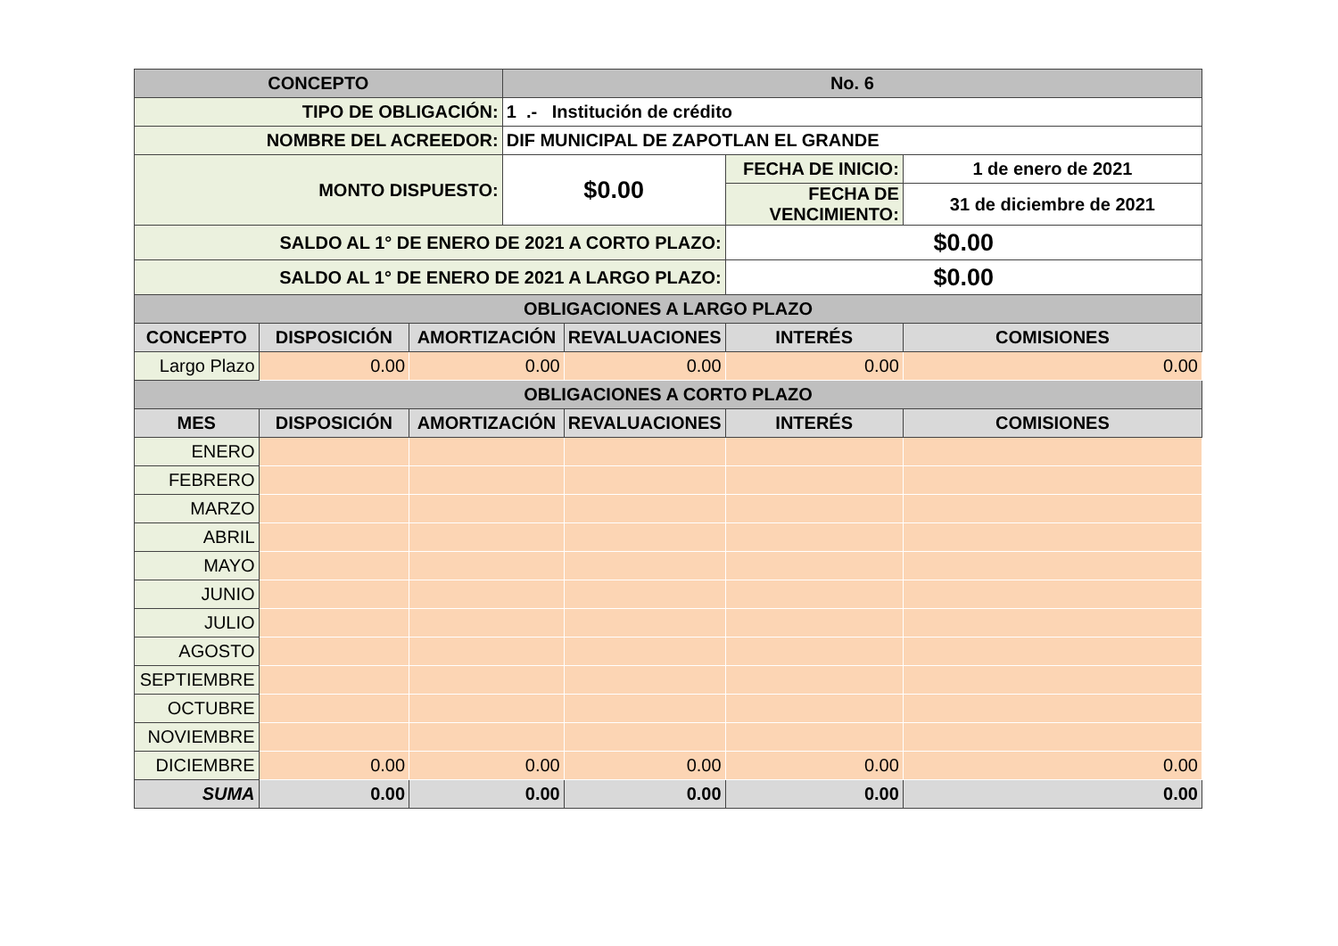| CONCEPTO | | | No. 6 | | | |
| --- | --- | --- | --- | --- | --- | --- |
| TIPO DE OBLIGACIÓN: | | | 1 .- Institución de crédito | | | |
| NOMBRE DEL ACREEDOR: | | | DIF MUNICIPAL DE ZAPOTLAN EL GRANDE | | | |
| MONTO DISPUESTO: | | | $0.00 | | FECHA DE INICIO: | 1 de enero de 2021 |
| | | | | | FECHA DE VENCIMIENTO: | 31 de diciembre de 2021 |
| SALDO AL 1° DE ENERO DE 2021 A CORTO PLAZO: | | | | | $0.00 | |
| SALDO AL 1° DE ENERO DE 2021 A LARGO PLAZO: | | | | | $0.00 | |
| OBLIGACIONES A LARGO PLAZO | | | | | | |
| CONCEPTO | DISPOSICIÓN | AMORTIZACIÓN | | REVALUACIONES | INTERÉS | COMISIONES |
| Largo Plazo | 0.00 | 0.00 | | 0.00 | 0.00 | 0.00 |
| OBLIGACIONES A CORTO PLAZO | | | | | | |
| MES | DISPOSICIÓN | AMORTIZACIÓN | | REVALUACIONES | INTERÉS | COMISIONES |
| ENERO | | | | | | |
| FEBRERO | | | | | | |
| MARZO | | | | | | |
| ABRIL | | | | | | |
| MAYO | | | | | | |
| JUNIO | | | | | | |
| JULIO | | | | | | |
| AGOSTO | | | | | | |
| SEPTIEMBRE | | | | | | |
| OCTUBRE | | | | | | |
| NOVIEMBRE | | | | | | |
| DICIEMBRE | 0.00 | 0.00 | | 0.00 | 0.00 | 0.00 |
| SUMA | 0.00 | 0.00 | | 0.00 | 0.00 | 0.00 |